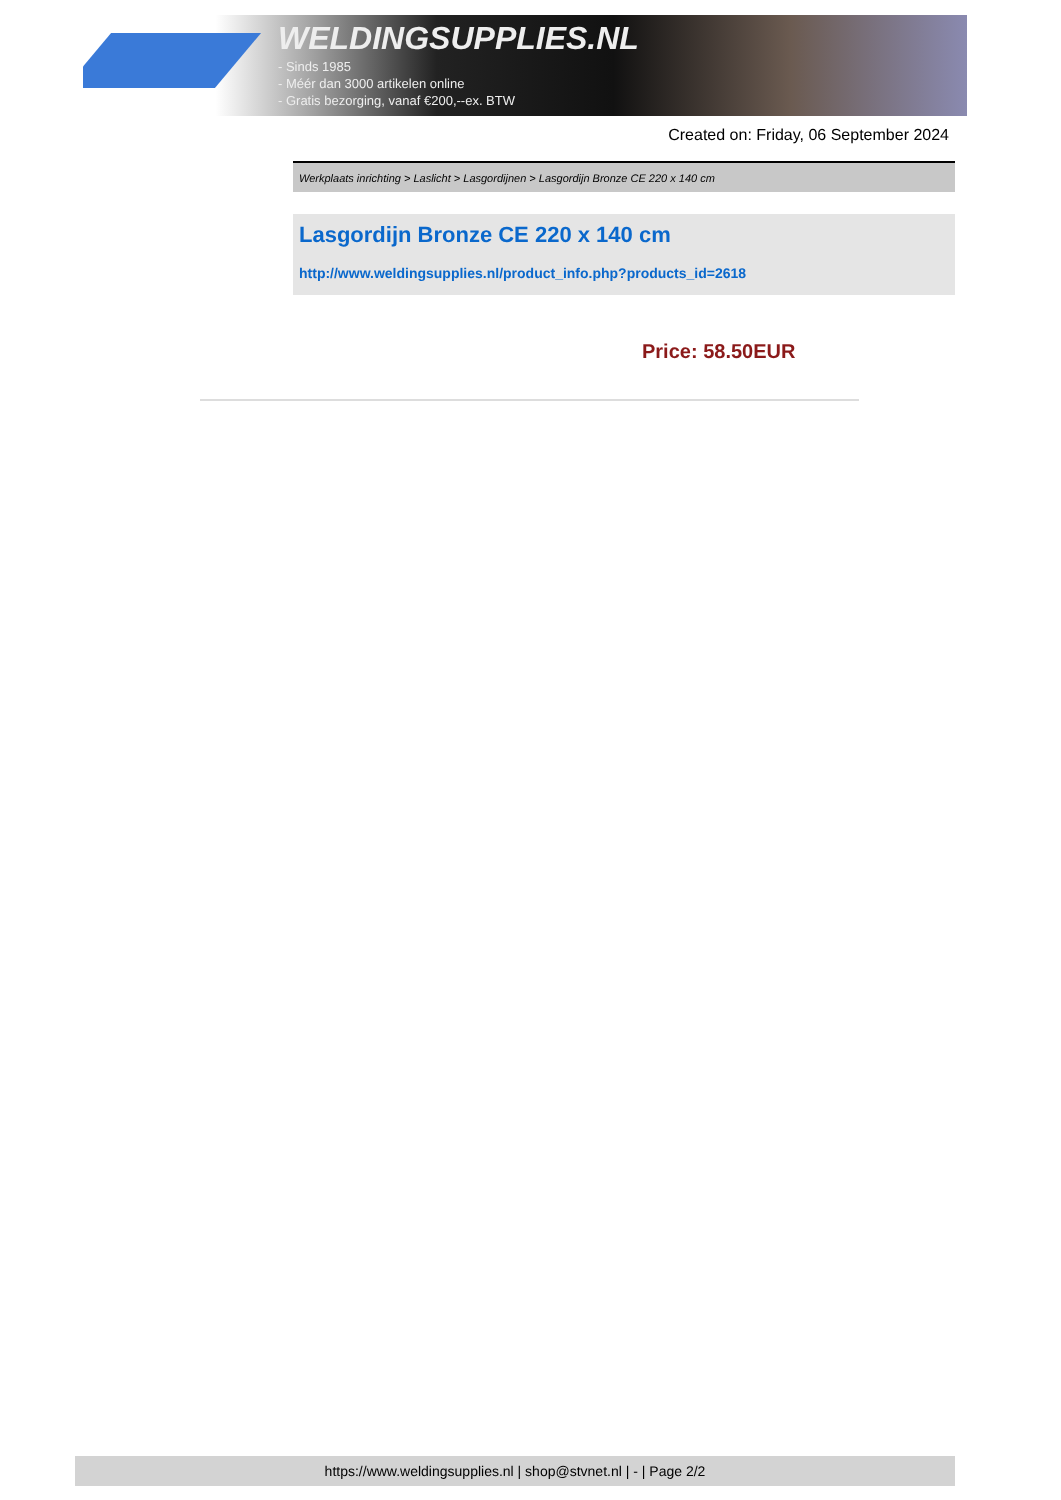WELDINGSUPPLIES.NL
- Sinds 1985
- Méér dan 3000 artikelen online
- Gratis bezorging, vanaf €200,--ex. BTW
Created on: Friday, 06 September 2024
Werkplaats inrichting > Laslicht > Lasgordijnen > Lasgordijn Bronze CE 220 x 140 cm
Lasgordijn Bronze CE 220 x 140 cm
http://www.weldingsupplies.nl/product_info.php?products_id=2618
Price: 58.50EUR
https://www.weldingsupplies.nl | shop@stvnet.nl | - | Page 2/2